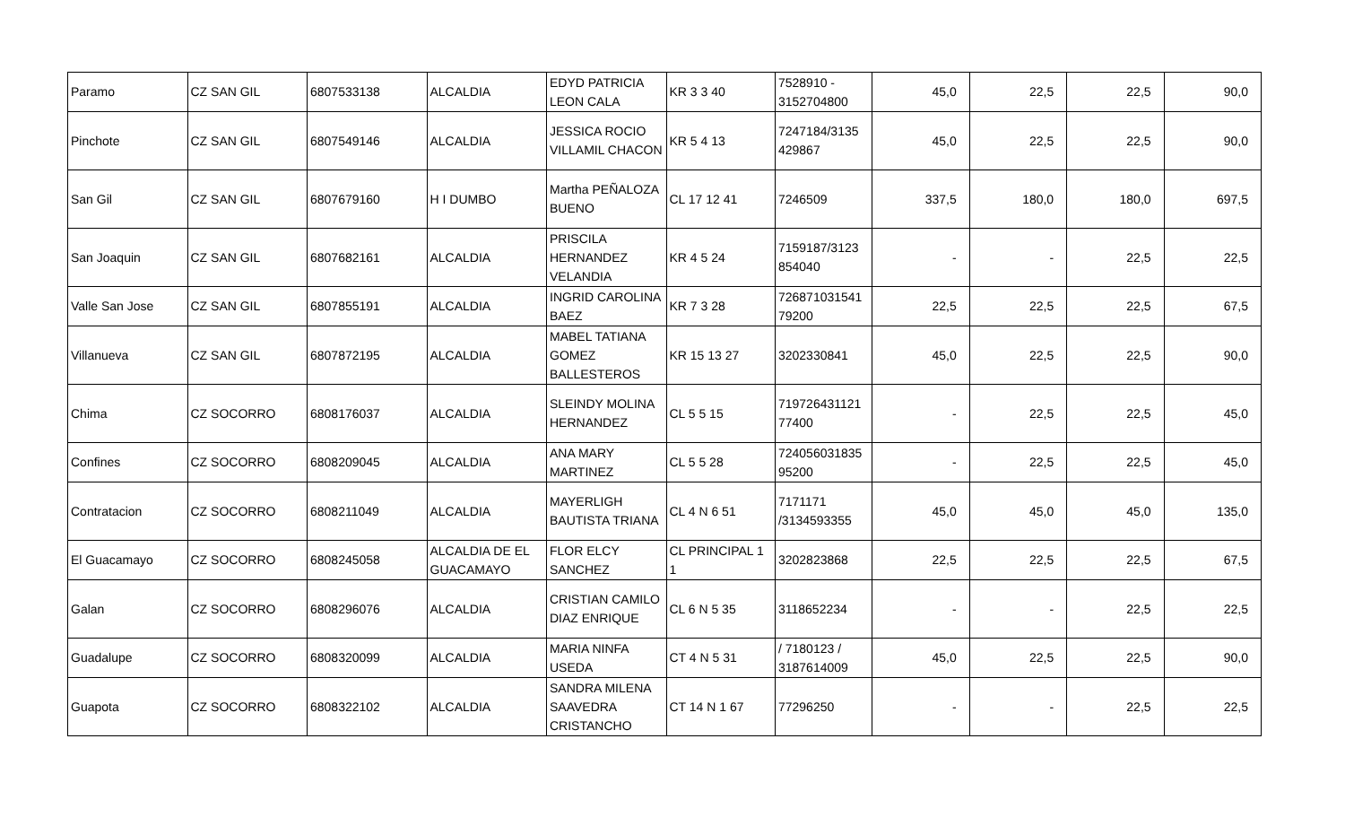| Paramo | CZ SAN GIL | 6807533138 | ALCALDIA | EDYD PATRICIA LEON CALA | KR 3 3 40 | 7528910 - 3152704800 | 45,0 | 22,5 | 22,5 | 90,0 |
| Pinchote | CZ SAN GIL | 6807549146 | ALCALDIA | JESSICA ROCIO VILLAMIL CHACON | KR 5 4 13 | 7247184/3135 429867 | 45,0 | 22,5 | 22,5 | 90,0 |
| San Gil | CZ SAN GIL | 6807679160 | H I DUMBO | Martha PEÑALOZA BUENO | CL 17 12 41 | 7246509 | 337,5 | 180,0 | 180,0 | 697,5 |
| San Joaquin | CZ SAN GIL | 6807682161 | ALCALDIA | PRISCILA HERNANDEZ VELANDIA | KR 4 5 24 | 7159187/3123 854040 | - | - | 22,5 | 22,5 |
| Valle San Jose | CZ SAN GIL | 6807855191 | ALCALDIA | INGRID CAROLINA BAEZ | KR 7 3 28 | 726871031541 79200 | 22,5 | 22,5 | 22,5 | 67,5 |
| Villanueva | CZ SAN GIL | 6807872195 | ALCALDIA | MABEL TATIANA GOMEZ BALLESTEROS | KR 15 13 27 | 3202330841 | 45,0 | 22,5 | 22,5 | 90,0 |
| Chima | CZ SOCORRO | 6808176037 | ALCALDIA | SLEINDY MOLINA HERNANDEZ | CL 5 5 15 | 719726431121 77400 | - | 22,5 | 22,5 | 45,0 |
| Confines | CZ SOCORRO | 6808209045 | ALCALDIA | ANA MARY MARTINEZ | CL 5 5 28 | 724056031835 95200 | - | 22,5 | 22,5 | 45,0 |
| Contratacion | CZ SOCORRO | 6808211049 | ALCALDIA | MAYERLIGH BAUTISTA TRIANA | CL 4 N 6 51 | 7171171 /3134593355 | 45,0 | 45,0 | 45,0 | 135,0 |
| El Guacamayo | CZ SOCORRO | 6808245058 | ALCALDIA DE EL GUACAMAYO | FLOR ELCY SANCHEZ | CL PRINCIPAL 1 1 | 3202823868 | 22,5 | 22,5 | 22,5 | 67,5 |
| Galan | CZ SOCORRO | 6808296076 | ALCALDIA | CRISTIAN CAMILO DIAZ ENRIQUE | CL 6 N 5 35 | 3118652234 | - | - | 22,5 | 22,5 |
| Guadalupe | CZ SOCORRO | 6808320099 | ALCALDIA | MARIA NINFA USEDA | CT 4 N 5 31 | / 7180123 / 3187614009 | 45,0 | 22,5 | 22,5 | 90,0 |
| Guapota | CZ SOCORRO | 6808322102 | ALCALDIA | SANDRA MILENA SAAVEDRA CRISTANCHO | CT 14 N 1 67 | 77296250 | - | - | 22,5 | 22,5 |